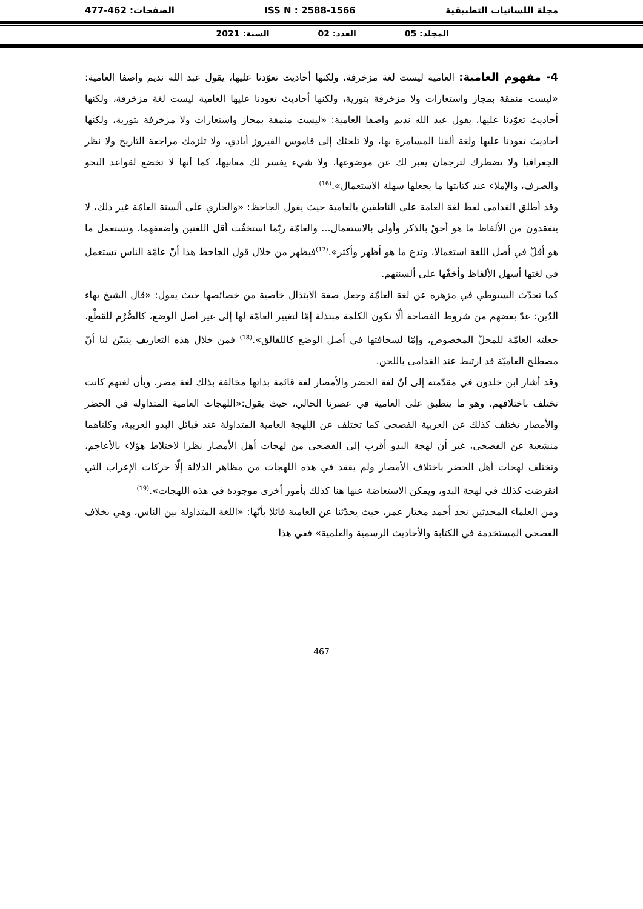مجلة اللسانيات التطبيقية ISS N : 2588-1566 الصفحات: 462-477
المجلد: 05 العدد: 02 السنة: 2021
4- مفهوم العامية: العامية ليست لغة مزخرفة، ولكنها أحاديث تعوّدنا عليها، يقول عبد الله نديم واصفا العامية: «ليست منمقة بمجاز واستعارات ولا مزخرفة بتورية، ولكنها أحاديث تعودنا عليها العامية ليست لغة مزخرفة، ولكنها أحاديث تعوّدنا عليها، يقول عبد الله نديم واصفا العامية: «ليست منمقة بمجاز واستعارات ولا مزخرفة بتورية، ولكنها أحاديث تعودنا عليها ولغة ألفنا المسامرة بها، ولا تلجئك إلى قاموس الفيروز أبادي، ولا تلزمك مراجعة التاريخ ولا نظر الجغرافيا ولا تضطرك لترجمان يعبر لك عن موضوعها، ولا شيء يفسر لك معانيها، كما أنها لا تخضع لقواعد النحو والصرف، والإملاء عند كتابتها ما يجعلها سهلة الاستعمال».<sup>(16)</sup>
وقد أطلق القدامى لفظ لغة العامة على الناطقين بالعامية حيث يقول الجاحظ: «والجاري على ألسنة العامّة غير ذلك، لا يتفقدون من الألفاظ ما هو أحقّ بالذكر وأولى بالاستعمال... والعامّة ربّما استخفّت أقل اللغتين وأضعفهما، وتستعمل ما هو أقلّ في أصل اللغة استعمالا، وتدع ما هو أظهر وأكثر».<sup>(17)</sup>فيظهر من خلال قول الجاحظ هذا أنّ عامّة الناس تستعمل في لغتها أسهل الألفاظ وأخفّها على ألسنتهم.
كما تحدّث السيوطي في مزهره عن لغة العامّة وجعل صفة الابتذال خاصية من خصائصها حيث يقول: «قال الشيخ بهاء الدّين: عدّ بعضهم من شروط الفصاحة ألّا تكون الكلمة مبتذلة إمّا لتغيير العامّة لها إلى غير أصل الوضع، كالصُّرْم للقَطْع، جعلته العامّة للمحلّ المخصوص، وإمّا لسخافتها في أصل الوضع كاللقالق».<sup>(18)</sup> فمن خلال هذه التعاريف يتبيّن لنا أنّ مصطلح العاميّة قد ارتبط عند القدامى باللحن.
وقد أشار ابن خلدون في مقدّمته إلى أنّ لغة الحضر والأمصار لغة قائمة بذاتها مخالفة بذلك لغة مضر، وبأن لغتهم كانت تختلف باختلافهم، وهو ما ينطبق على العامية في عصرنا الحالي، حيث يقول:«اللهجات العامية المتداولة في الحضر والأمصار تختلف كذلك عن العربية الفصحى كما تختلف عن اللهجة العامية المتداولة عند قبائل البدو العربية، وكلتاهما منشعبة عن الفصحى، غير أن لهجة البدو أقرب إلى الفصحى من لهجات أهل الأمصار نظرا لاختلاط هؤلاء بالأعاجم، وتختلف لهجات أهل الحضر باختلاف الأمصار ولم يفقد في هذه اللهجات من مظاهر الدلالة إلّا حركات الإعراب التي انقرضت كذلك في لهجة البدو، ويمكن الاستعاضة عنها هنا كذلك بأمور أخرى موجودة في هذه اللهجات».<sup>(19)</sup>
ومن العلماء المحدثين نجد أحمد مختار عمر، حيث يحدّثنا عن العامية قائلا بأنّها: «اللغة المتداولة بين الناس، وهي بخلاف الفصحى المستخدمة في الكتابة والأحاديث الرسمية والعلمية» ففي هذا
467